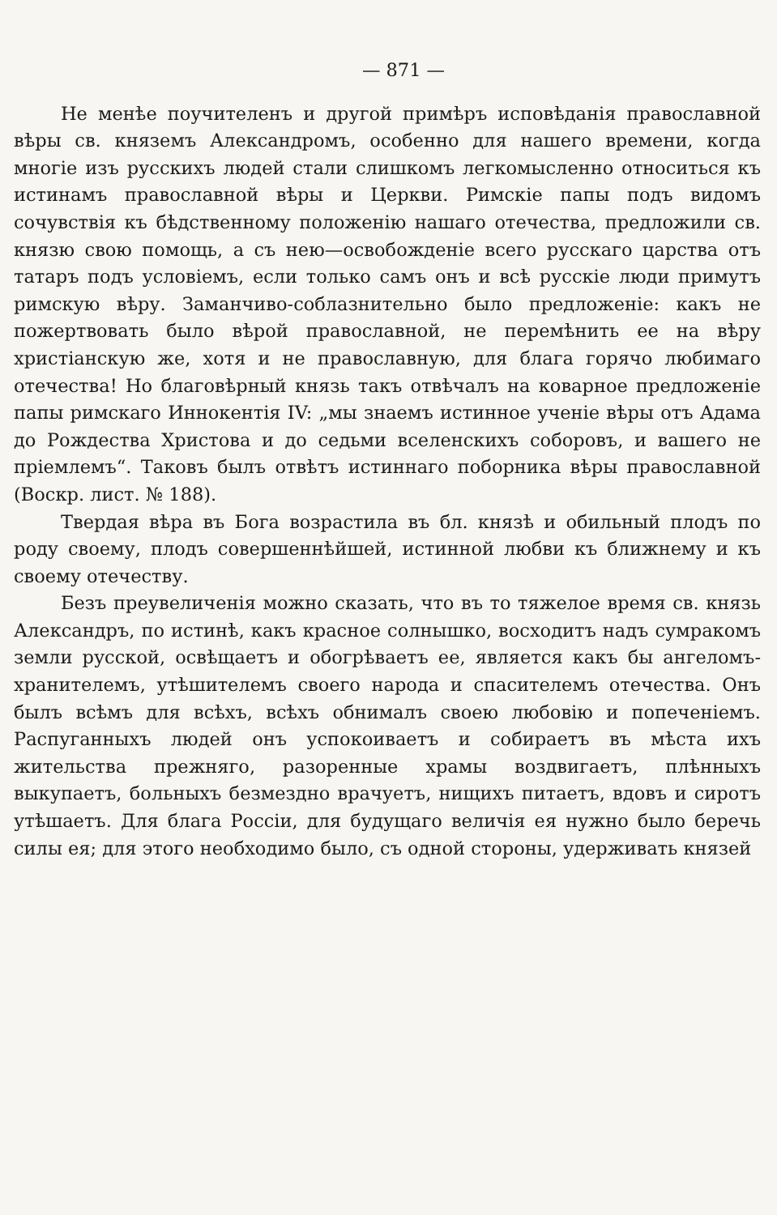— 871 —
Не менѣе поучителенъ и другой примѣръ исповѣданія православной вѣры св. княземъ Александромъ, особенно для нашего времени, когда многіе изъ русскихъ людей стали слишкомъ легкомысленно относиться къ истинамъ православной вѣры и Церкви. Римскіе папы подъ видомъ сочувствія къ бѣдственному положенію нашаго отечества, предложили св. князю свою помощь, а съ нею—освобожденіе всего русскаго царства отъ татаръ подъ условіемъ, если только самъ онъ и всѣ русскіе люди примутъ римскую вѣру. Заманчиво-соблазнительно было предложеніе: какъ не пожертвовать было вѣрой православной, не перемѣнить ее на вѣру христіанскую же, хотя и не православную, для блага горячо любимаго отечества! Но благовѣрный князь такъ отвѣчалъ на коварное предложеніе папы римскаго Иннокентія IV: „мы знаемъ истинное ученіе вѣры отъ Адама до Рождества Христова и до седьми вселенскихъ соборовъ, и вашего не пріемлемъ“. Таковъ былъ отвѣтъ истиннаго поборника вѣры православной (Воскр. лист. № 188).
Твердая вѣра въ Бога возрастила въ бл. князѣ и обильный плодъ по роду своему, плодъ совершеннѣйшей, истинной любви къ ближнему и къ своему отечеству.
Безъ преувеличенія можно сказать, что въ то тяжелое время св. князь Александръ, по истинѣ, какъ красное солнышко, восходитъ надъ сумракомъ земли русской, освѣщаетъ и обогрѣваетъ ее, является какъ бы ангеломъ-хранителемъ, утѣшителемъ своего народа и спасителемъ отечества. Онъ былъ всѣмъ для всѣхъ, всѣхъ обнималъ своею любовію и попеченіемъ. Распуганныхъ людей онъ успокоиваетъ и собираетъ въ мѣста ихъ жительства прежняго, разоренные храмы воздвигаетъ, плѣнныхъ выкупаетъ, больныхъ безмездно врачуетъ, нищихъ питаетъ, вдовъ и сиротъ утѣшаетъ. Для блага Россіи, для будущаго величія ея нужно было беречь силы ея; для этого необходимо было, съ одной стороны, удерживать князей